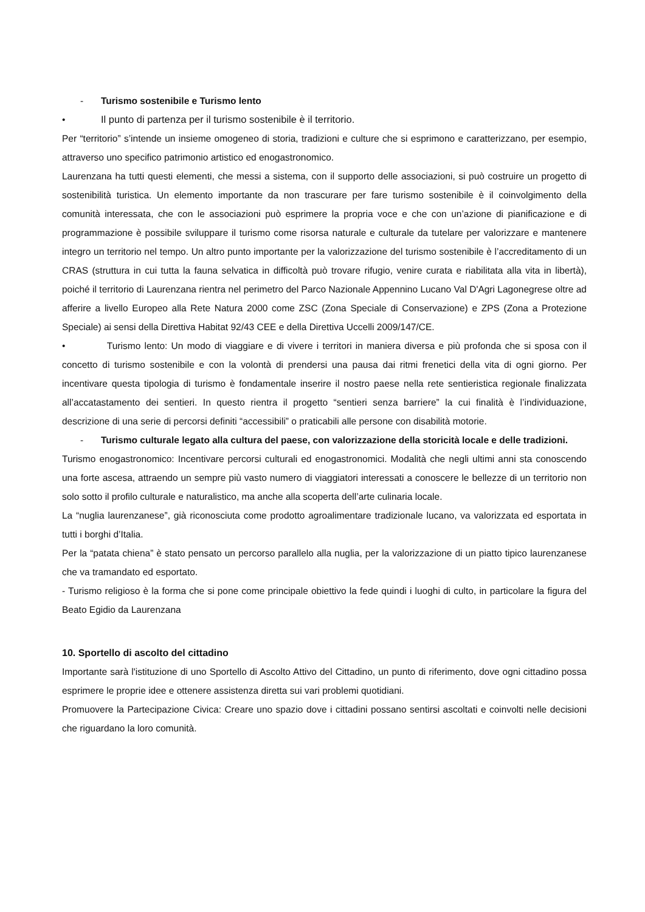- Turismo sostenibile e Turismo lento
• Il punto di partenza per il turismo sostenibile è il territorio.
Per “territorio” s’intende un insieme omogeneo di storia, tradizioni e culture che si esprimono e caratterizzano, per esempio, attraverso uno specifico patrimonio artistico ed enogastronomico.
Laurenzana ha tutti questi elementi, che messi a sistema, con il supporto delle associazioni, si può costruire un progetto di sostenibilità turistica. Un elemento importante da non trascurare per fare turismo sostenibile è il coinvolgimento della comunità interessata, che con le associazioni può esprimere la propria voce e che con un’azione di pianificazione e di programmazione è possibile sviluppare il turismo come risorsa naturale e culturale da tutelare per valorizzare e mantenere integro un territorio nel tempo. Un altro punto importante per la valorizzazione del turismo sostenibile è l’accreditamento di un CRAS (struttura in cui tutta la fauna selvatica in difficoltà può trovare rifugio, venire curata e riabilitata alla vita in libertà), poiché il territorio di Laurenzana rientra nel perimetro del Parco Nazionale Appennino Lucano Val D'Agri Lagonegrese oltre ad afferire a livello Europeo alla Rete Natura 2000 come ZSC (Zona Speciale di Conservazione) e ZPS (Zona a Protezione Speciale) ai sensi della Direttiva Habitat 92/43 CEE e della Direttiva Uccelli 2009/147/CE.
• Turismo lento: Un modo di viaggiare e di vivere i territori in maniera diversa e più profonda che si sposa con il concetto di turismo sostenibile e con la volontà di prendersi una pausa dai ritmi frenetici della vita di ogni giorno. Per incentivare questa tipologia di turismo è fondamentale inserire il nostro paese nella rete sentieristica regionale finalizzata all’accatastamento dei sentieri. In questo rientra il progetto “sentieri senza barriere” la cui finalità è l’individuazione, descrizione di una serie di percorsi definiti “accessibili” o praticabili alle persone con disabilità motorie.
- Turismo culturale legato alla cultura del paese, con valorizzazione della storicità locale e delle tradizioni.
Turismo enogastronomico: Incentivare percorsi culturali ed enogastronomici. Modalità che negli ultimi anni sta conoscendo una forte ascesa, attraendo un sempre più vasto numero di viaggiatori interessati a conoscere le bellezze di un territorio non solo sotto il profilo culturale e naturalistico, ma anche alla scoperta dell’arte culinaria locale.
La “nuglia laurenzanese”, già riconosciuta come prodotto agroalimentare tradizionale lucano, va valorizzata ed esportata in tutti i borghi d’Italia.
Per la “patata chiena” è stato pensato un percorso parallelo alla nuglia, per la valorizzazione di un piatto tipico laurenzanese che va tramandato ed esportato.
- Turismo religioso è la forma che si pone come principale obiettivo la fede quindi i luoghi di culto, in particolare la figura del Beato Egidio da Laurenzana
10. Sportello di ascolto del cittadino
Importante sarà l'istituzione di uno Sportello di Ascolto Attivo del Cittadino, un punto di riferimento, dove ogni cittadino possa esprimere le proprie idee e ottenere assistenza diretta sui vari problemi quotidiani.
Promuovere la Partecipazione Civica: Creare uno spazio dove i cittadini possano sentirsi ascoltati e coinvolti nelle decisioni che riguardano la loro comunità.